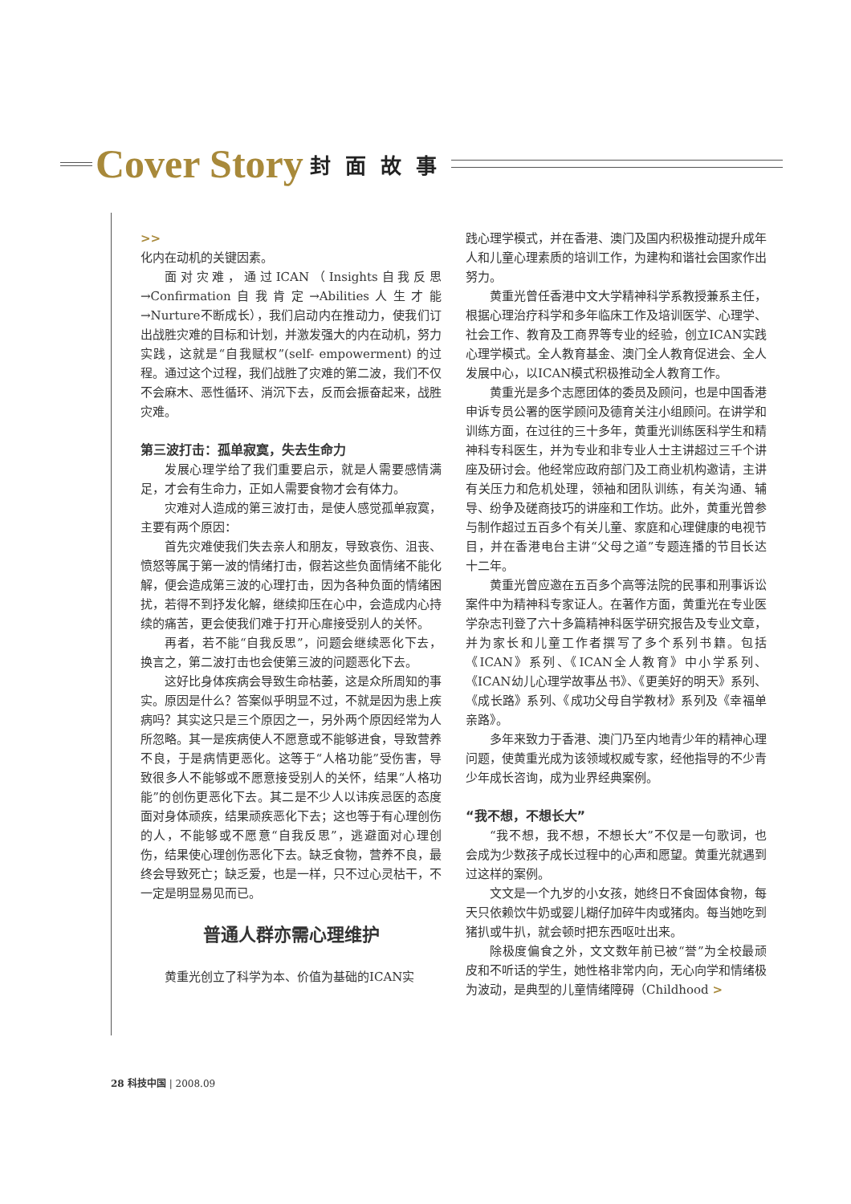Cover Story 封面故事
>>
化内在动机的关键因素。
面对灾难，通过ICAN（Insights自我反思→Confirmation自我肯定→Abilities人生才能→Nurture不断成长），我们启动内在推动力，使我们订出战胜灾难的目标和计划，并激发强大的内在动机，努力实践，这就是“自我赋权”(self- empowerment) 的过程。通过这个过程，我们战胜了灾难的第二波，我们不仅不会麻木、恶性循环、消沉下去，反而会振奋起来，战胜灾难。
第三波打击：孤单寂寞，失去生命力
发展心理学给了我们重要启示，就是人需要感情满足，才会有生命力，正如人需要食物才会有体力。
灾难对人造成的第三波打击，是使人感觉孤单寂寞，主要有两个原因：
首先灾难使我们失去亲人和朋友，导致哀伤、沮丧、愤怒等属于第一波的情绪打击，假若这些负面情绪不能化解，便会造成第三波的心理打击，因为各种负面的情绪困扰，若得不到抒发化解，继续抑压在心中，会造成内心持续的痛苦，更会使我们难于打开心扉接受别人的关怀。
再者，若不能“自我反思”，问题会继续恶化下去，换言之，第二波打击也会使第三波的问题恶化下去。
这好比身体疾病会导致生命枯萎，这是众所周知的事实。原因是什么？答案似乎明显不过，不就是因为患上疾病吗？其实这只是三个原因之一，另外两个原因经常为人所忽略。其一是疾病使人不愿意或不能够进食，导致营养不良，于是病情更恶化。这等于“人格功能”受伤害，导致很多人不能够或不愿意接受别人的关怀，结果“人格功能”的创伤更恶化下去。其二是不少人以讳疾忌医的态度面对身体顽疾，结果顽疾恶化下去；这也等于有心理创伤的人，不能够或不愿意“自我反思”，逃避面对心理创伤，结果使心理创伤恶化下去。缺乏食物，营养不良，最终会导致死亡；缺乏爱，也是一样，只不过心灵枯干，不一定是明显易见而已。
普通人群亦需心理维护
黄重光创立了科学为本、价值为基础的ICAN实
践心理学模式，并在香港、澳门及国内积极推动提升成年人和儿童心理素质的培训工作，为建构和谐社会国家作出努力。
黄重光曾任香港中文大学精神科学系教授兼系主任，根据心理治疗科学和多年临床工作及培训医学、心理学、社会工作、教育及工商界等专业的经验，创立ICAN实践心理学模式。全人教育基金、澳门全人教育促进会、全人发展中心，以ICAN模式积极推动全人教育工作。
黄重光是多个志愿团体的委员及顾问，也是中国香港申诉专员公署的医学顾问及德育关注小组顾问。在讲学和训练方面，在过往的三十多年，黄重光训练医科学生和精神科专科医生，并为专业和非专业人士主讲超过三千个讲座及研讨会。他经常应政府部门及工商业机构邀请，主讲有关压力和危机处理，领袖和团队训练，有关沟通、辅导、纷争及磋商技巧的讲座和工作坊。此外，黄重光曾参与制作超过五百多个有关儿童、家庭和心理健康的电视节目，并在香港电台主讲“父母之道”专题连播的节目长达十二年。
黄重光曾应邀在五百多个高等法院的民事和刑事诉讼案件中为精神科专家证人。在著作方面，黄重光在专业医学杂志刊登了六十多篇精神科医学研究报告及专业文章，并为家长和儿童工作者撰写了多个系列书籍。包括《ICAN》系列、《ICAN全人教育》中小学系列、《ICAN幼儿心理学故事丛书》、《更美好的明天》系列、《成长路》系列、《成功父母自学教材》系列及《幸福单亲路》。
多年来致力于香港、澳门乃至内地青少年的精神心理问题，使黄重光成为该领域权威专家，经他指导的不少青少年成长咨询，成为业界经典案例。
“我不想，不想长大”
“我不想，我不想，不想长大”不仅是一句歌词，也会成为少数孩子成长过程中的心声和愿望。黄重光就遇到过这样的案例。
文文是一个九岁的小女孩，她终日不食固体食物，每天只依赖饮牛奶或婴儿糊仔加碎牛肉或猪肉。每当她吃到猪扒或牛扒，就会顿时把东西呕吐出来。
除极度偏食之外，文文数年前已被“誉”为全校最顽皮和不听话的学生，她性格非常内向，无心向学和情绪极为波动，是典型的儿童情绪障碍（Childhood >
28 科技中国 | 2008.09